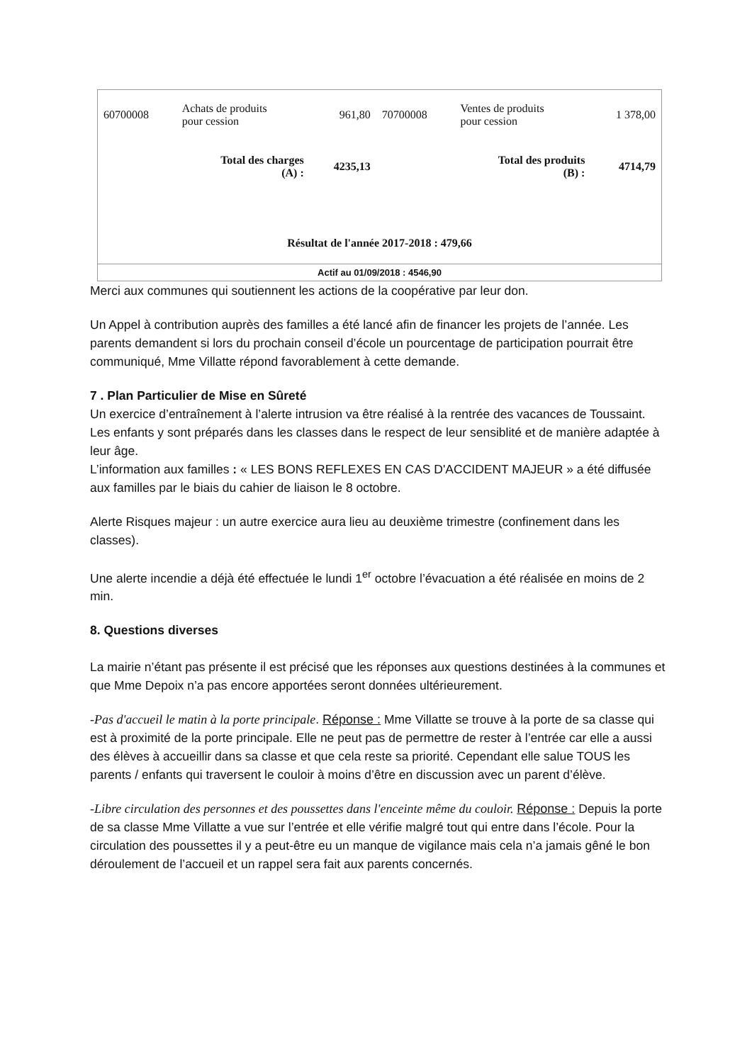| 60700008 | Achats de produits pour cession | 961,80 | 70700008 | Ventes de produits pour cession | 1 378,00 |
| | Total des charges (A) : | 4235,13 | | Total des produits (B) : | 4714,79 |
| Résultat de l'année 2017-2018 : 479,66 | | | | | |
| Actif au 01/09/2018 : 4546,90 | | | | | |
Merci aux communes qui soutiennent les actions de la coopérative par leur don.
Un Appel à contribution auprès des familles a été lancé afin de financer les projets de l’année. Les parents demandent si lors du prochain conseil d’école un pourcentage de participation pourrait être communiqué, Mme Villatte répond favorablement à cette demande.
7 . Plan Particulier de Mise en Sûreté
Un exercice d’entraînement à l’alerte intrusion va être réalisé à la rentrée des vacances de Toussaint. Les enfants y sont préparés dans les classes dans le respect de leur sensiblité et de manière adaptée à leur âge.
L’information aux familles : « LES BONS REFLEXES EN CAS D'ACCIDENT MAJEUR » a été diffusée aux familles par le biais du cahier de liaison le 8 octobre.
Alerte Risques majeur : un autre exercice aura lieu au deuxième trimestre (confinement dans les classes).
Une alerte incendie a déjà été effectuée le lundi 1<sup>er</sup> octobre l’évacuation a été réalisée en moins de 2 min.
8. Questions diverses
La mairie n’étant pas présente il est précisé que les réponses aux questions destinées à la communes et que Mme Depoix n’a pas encore apportées seront données ultérieurement.
-Pas d'accueil le matin à la porte principale. Réponse : Mme Villatte se trouve à la porte de sa classe qui est à proximité de la porte principale. Elle ne peut pas de permettre de rester à l’entrée car elle a aussi des élèves à accueillir dans sa classe et que cela reste sa priorité. Cependant elle salue TOUS les parents / enfants qui traversent le couloir à moins d’être en discussion avec un parent d’élève.
-Libre circulation des personnes et des poussettes dans l'enceinte même du couloir. Réponse : Depuis la porte de sa classe Mme Villatte a vue sur l’entrée et elle vérifie malgré tout qui entre dans l’école. Pour la circulation des poussettes il y a peut-être eu un manque de vigilance mais cela n’a jamais gêné le bon déroulement de l’accueil et un rappel sera fait aux parents concernés.